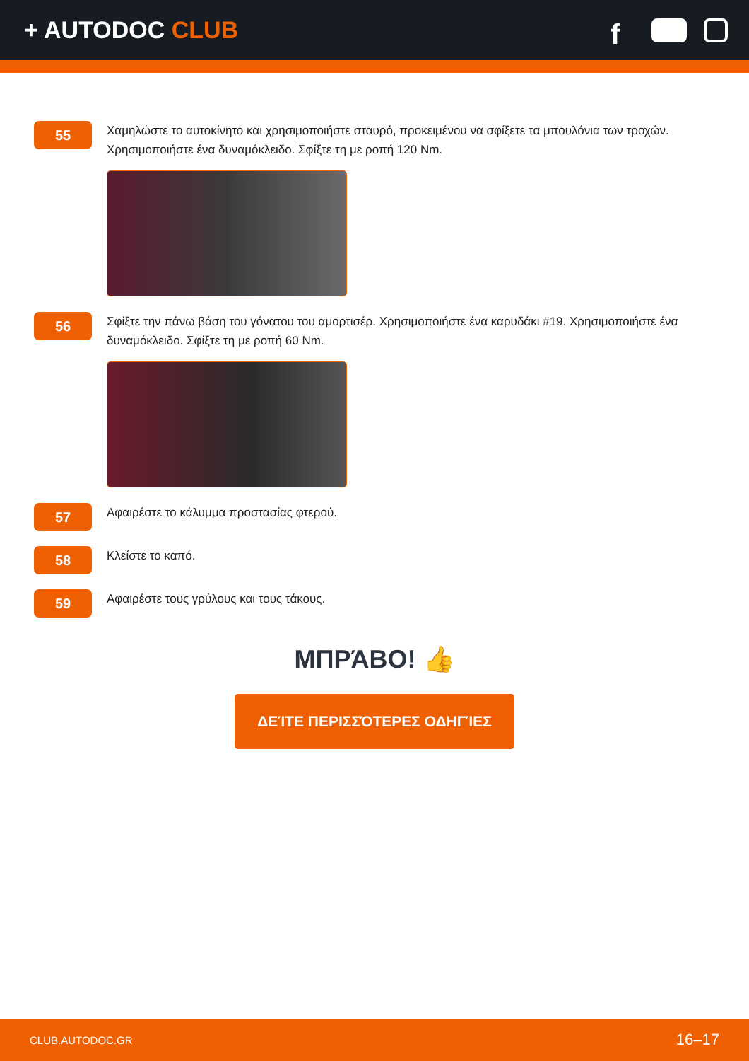+ AUTODOC CLUB
f
55
Χαμηλώστε το αυτοκίνητο και χρησιμοποιήστε σταυρό, προκειμένου να σφίξετε τα μπουλόνια των τροχών. Χρησιμοποιήστε ένα δυναμόκλειδο. Σφίξτε τη με ροπή 120 Nm.
56
Σφίξτε την πάνω βάση του γόνατου του αμορτισέρ. Χρησιμοποιήστε ένα καρυδάκι #19. Χρησιμοποιήστε ένα δυναμόκλειδο. Σφίξτε τη με ροπή 60 Nm.
57
Αφαιρέστε το κάλυμμα προστασίας φτερού.
58
Κλείστε το καπό.
59
Αφαιρέστε τους γρύλους και τους τάκους.
ΜΠΡΆΒΟ! 👍
ΔΕΊΤΕ ΠΕΡΙΣΣΌΤΕΡΕΣ ΟΔΗΓΊΕΣ
CLUB.AUTODOC.GR 16–17